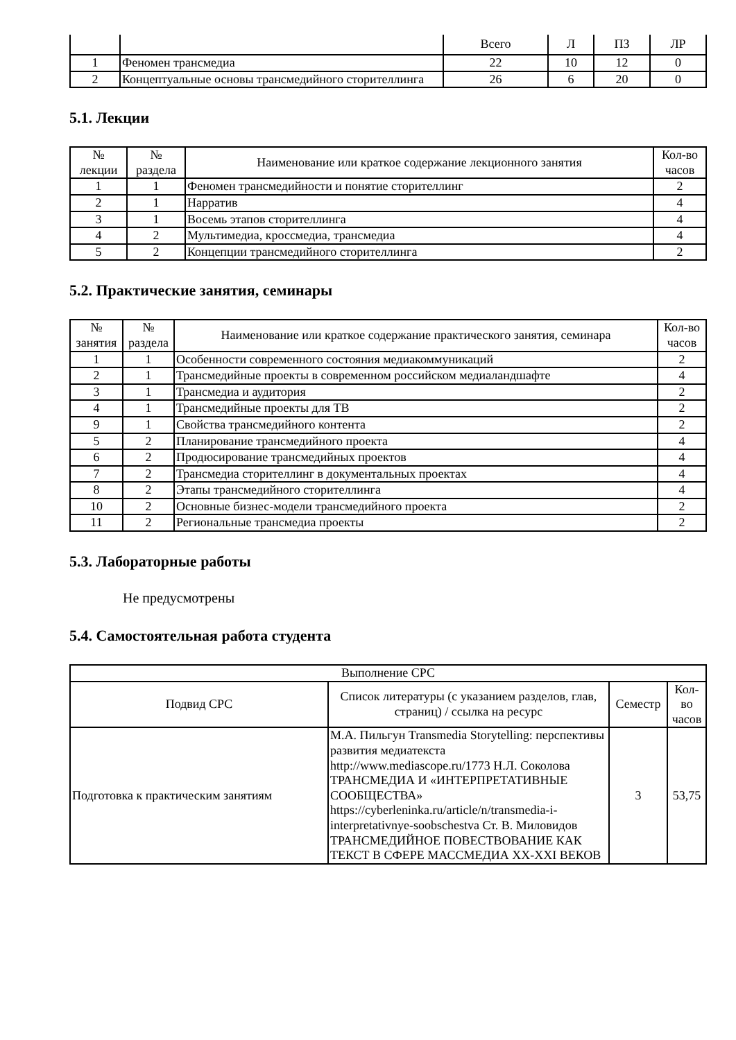| | | Всего | Л | ПЗ | ЛР |
| 1 | Феномен трансмедиа | 22 | 10 | 12 | 0 |
| 2 | Концептуальные основы трансмедийного сторителлинга | 26 | 6 | 20 | 0 |
5.1. Лекции
| № лекции | № раздела | Наименование или краткое содержание лекционного занятия | Кол-во часов |
| --- | --- | --- | --- |
| 1 | 1 | Феномен трансмедийности и понятие сторителлинг | 2 |
| 2 | 1 | Нарратив | 4 |
| 3 | 1 | Восемь этапов сторителлинга | 4 |
| 4 | 2 | Мультимедиа, кроссмедиа, трансмедиа | 4 |
| 5 | 2 | Концепции трансмедийного сторителлинга | 2 |
5.2. Практические занятия, семинары
| № занятия | № раздела | Наименование или краткое содержание практического занятия, семинара | Кол-во часов |
| --- | --- | --- | --- |
| 1 | 1 | Особенности современного состояния медиакоммуникаций | 2 |
| 2 | 1 | Трансмедийные проекты в современном российском медиаландшафте | 4 |
| 3 | 1 | Трансмедиа и аудитория | 2 |
| 4 | 1 | Трансмедийные проекты для ТВ | 2 |
| 9 | 1 | Свойства трансмедийного контента | 2 |
| 5 | 2 | Планирование трансмедийного проекта | 4 |
| 6 | 2 | Продюсирование трансмедийных проектов | 4 |
| 7 | 2 | Трансмедиа сторителлинг в документальных проектах | 4 |
| 8 | 2 | Этапы трансмедийного сторителлинга | 4 |
| 10 | 2 | Основные бизнес-модели трансмедийного проекта | 2 |
| 11 | 2 | Региональные трансмедиа проекты | 2 |
5.3. Лабораторные работы
Не предусмотрены
5.4. Самостоятельная работа студента
| Выполнение СРС | | | |
| --- | --- | --- | --- |
| Подвид СРС | Список литературы (с указанием разделов, глав, страниц) / ссылка на ресурс | Семестр | Кол-во часов |
| Подготовка к практическим занятиям | М.А. Пильгун Transmedia Storytelling: перспективы развития медиатекста http://www.mediascope.ru/1773 Н.Л. Соколова ТРАНСМЕДИА И «ИНТЕРПРЕТАТИВНЫЕ СООБЩЕСТВА» https://cyberleninka.ru/article/n/transmedia-i-interpretativnye-soobschestva Ст. В. Миловидов ТРАНСМЕДИЙНОЕ ПОВЕСТВОВАНИЕ КАК ТЕКСТ В СФЕРЕ МАССМЕДИА XX-XXI ВЕКОВ | 3 | 53,75 |